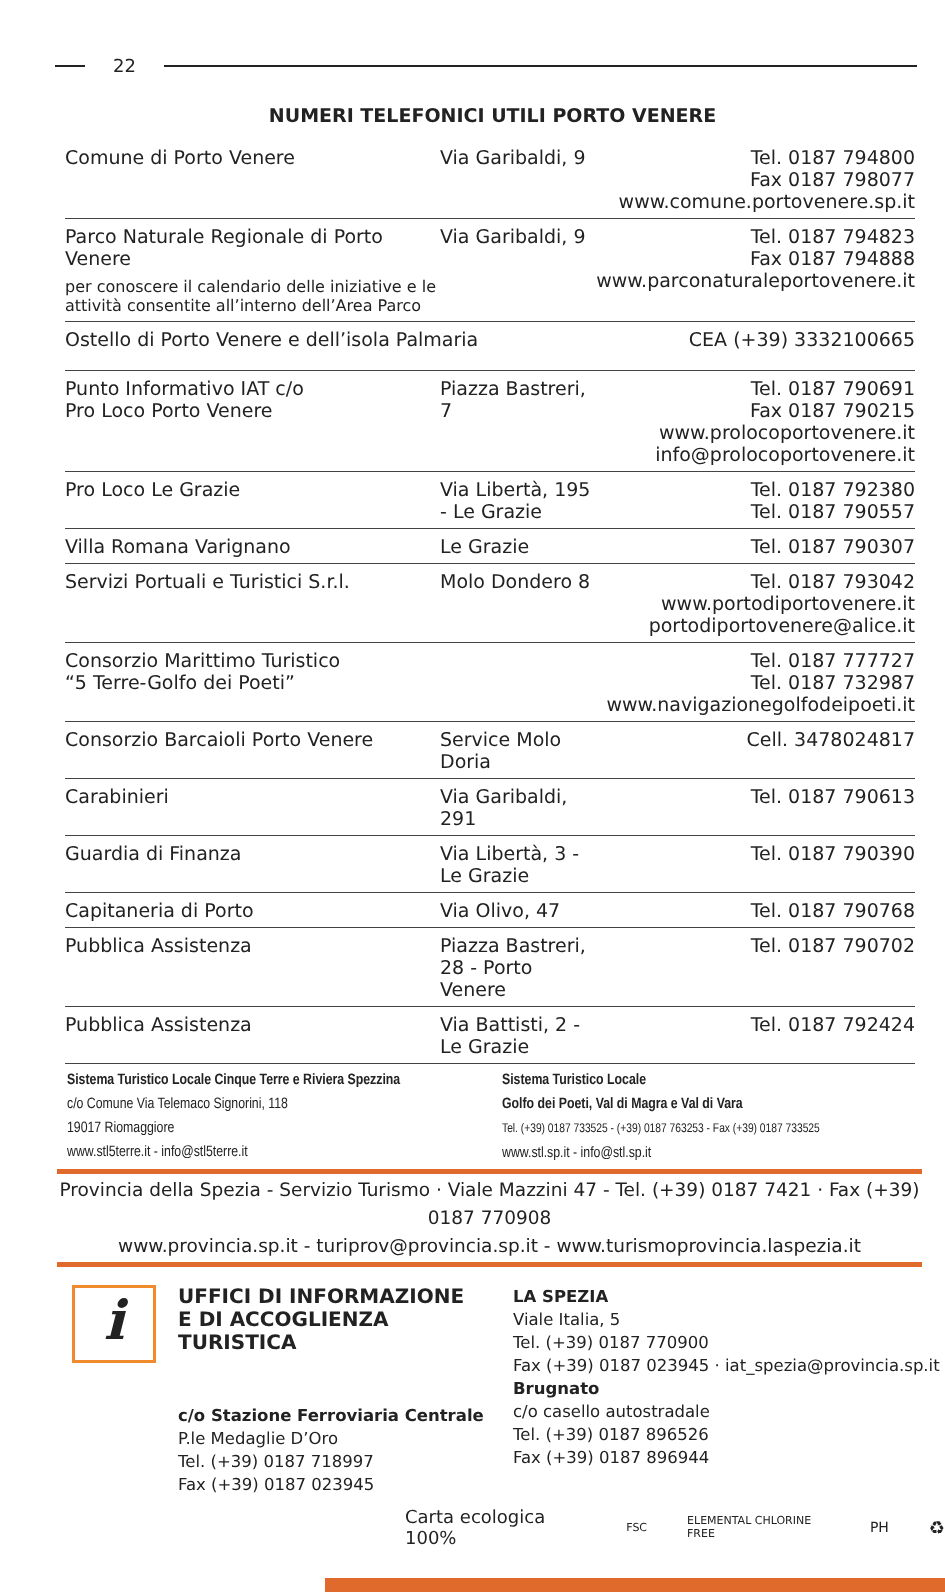22
NUMERI TELEFONICI UTILI PORTO VENERE
| Comune di Porto Venere | Via Garibaldi, 9 | Tel. 0187 794800 Fax 0187 798077 www.comune.portovenere.sp.it |
| Parco Naturale Regionale di Porto Venere per conoscere il calendario delle iniziative e le attività consentite all’interno dell’Area Parco | Via Garibaldi, 9 | Tel. 0187 794823 Fax 0187 794888 www.parconaturaleportovenere.it |
| Ostello di Porto Venere e dell’isola Palmaria | | CEA (+39) 3332100665 |
| Punto Informativo IAT c/o Pro Loco Porto Venere | Piazza Bastreri, 7 | Tel. 0187 790691 Fax 0187 790215 www.prolocoportovenere.it info@prolocoportovenere.it |
| Pro Loco Le Grazie | Via Libertà, 195 - Le Grazie | Tel. 0187 792380 Tel. 0187 790557 |
| Villa Romana Varignano | Le Grazie | Tel. 0187 790307 |
| Servizi Portuali e Turistici S.r.l. | Molo Dondero 8 | Tel. 0187 793042 www.portodiportovenere.it portodiportovenere@alice.it |
| Consorzio Marittimo Turistico “5 Terre-Golfo dei Poeti” | | Tel. 0187 777727 Tel. 0187 732987 www.navigazionegolfodeipoeti.it |
| Consorzio Barcaioli Porto Venere | Service Molo Doria | Cell. 3478024817 |
| Carabinieri | Via Garibaldi, 291 | Tel. 0187 790613 |
| Guardia di Finanza | Via Libertà, 3 - Le Grazie | Tel. 0187 790390 |
| Capitaneria di Porto | Via Olivo, 47 | Tel. 0187 790768 |
| Pubblica Assistenza | Piazza Bastreri, 28 - Porto Venere | Tel. 0187 790702 |
| Pubblica Assistenza | Via Battisti, 2 - Le Grazie | Tel. 0187 792424 |
Sistema Turistico Locale Cinque Terre e Riviera Spezzina
c/o Comune Via Telemaco Signorini, 118
19017 Riomaggiore
www.stl5terre.it - info@stl5terre.it
Sistema Turistico Locale
Golfo dei Poeti, Val di Magra e Val di Vara
Tel. (+39) 0187 733525 - (+39) 0187 763253 - Fax (+39) 0187 733525
www.stl.sp.it - info@stl.sp.it
Provincia della Spezia - Servizio Turismo · Viale Mazzini 47 - Tel. (+39) 0187 7421 · Fax (+39) 0187 770908
www.provincia.sp.it - turiprov@provincia.sp.it - www.turismoprovincia.laspezia.it
i
UFFICI DI INFORMAZIONE
E DI ACCOGLIENZA TURISTICA
c/o Stazione Ferroviaria Centrale
P.le Medaglie D’Oro
Tel. (+39) 0187 718997
Fax (+39) 0187 023945
LA SPEZIA
Viale Italia, 5
Tel. (+39) 0187 770900
Fax (+39) 0187 023945 · iat_spezia@provincia.sp.it
Brugnato
c/o casello autostradale
Tel. (+39) 0187 896526
Fax (+39) 0187 896944
Carta ecologica 100% FSC ELEMENTAL CHLORINE FREE PH ♻